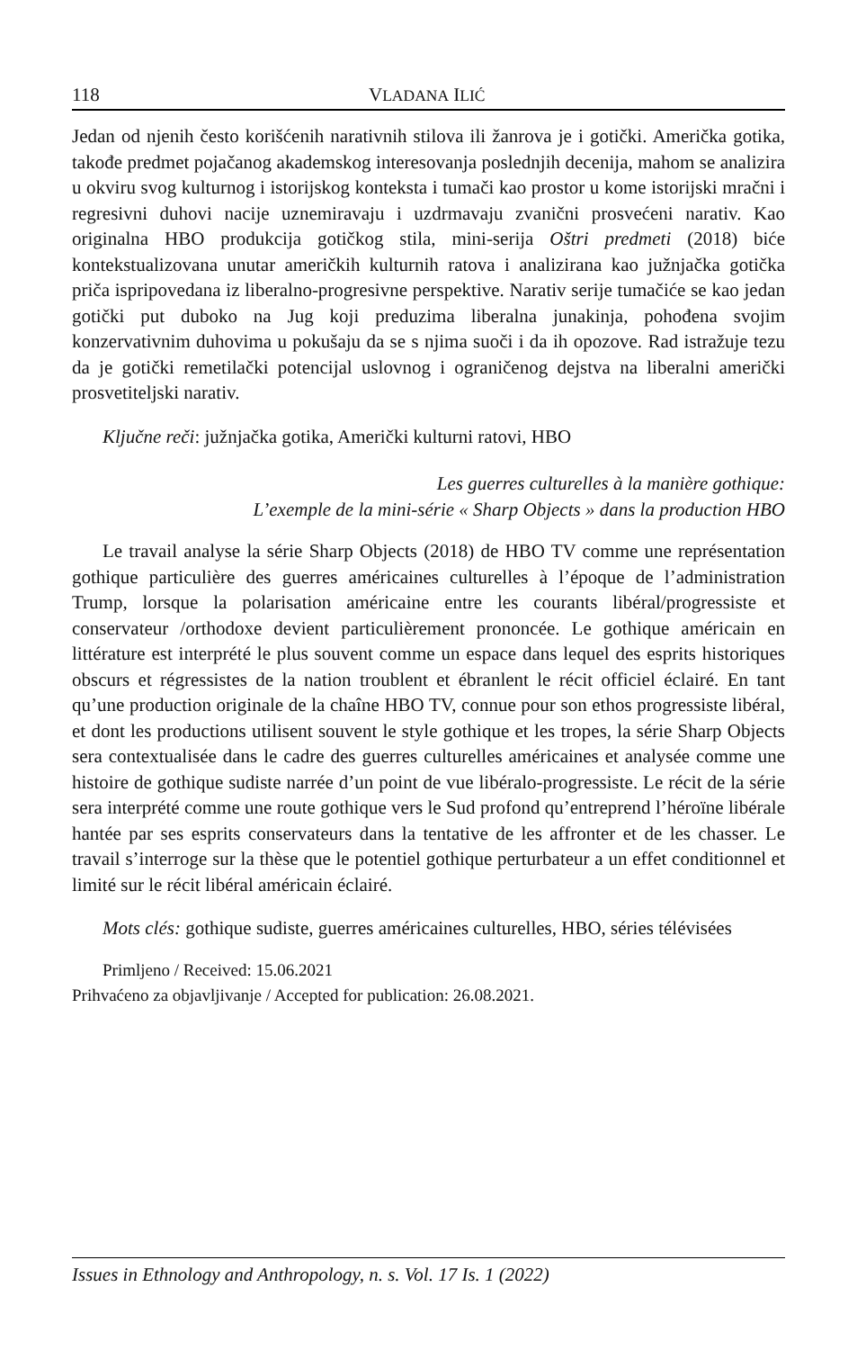118 VLADANA ILIĆ
Jedan od njenih često korišćenih narativnih stilova ili žanrova je i gotički. Američka gotika, takođe predmet pojačanog akademskog interesovanja poslednjih decenija, mahom se analizira u okviru svog kulturnog i istorijskog konteksta i tumači kao prostor u kome istorijski mračni i regresivni duhovi nacije uznemiravaju i uzdrmavaju zvanični prosvećeni narativ. Kao originalna HBO produkcija gotičkog stila, mini-serija Oštri predmeti (2018) biće kontekstualizovana unutar američkih kulturnih ratova i analizirana kao južnjačka gotička priča ispripovedana iz liberalno-progresivne perspektive. Narativ serije tumačiće se kao jedan gotički put duboko na Jug koji preduzima liberalna junakinja, pohođena svojim konzervativnim duhovima u pokušaju da se s njima suoči i da ih opozove. Rad istražuje tezu da je gotički remetilački potencijal uslovnog i ograničenog dejstva na liberalni američki prosvetiteljski narativ.
Ključne reči: južnjačka gotika, Američki kulturni ratovi, HBO
Les guerres culturelles à la manière gothique:
L’exemple de la mini-série « Sharp Objects » dans la production HBO
Le travail analyse la série Sharp Objects (2018) de HBO TV comme une représentation gothique particulière des guerres américaines culturelles à l’époque de l’administration Trump, lorsque la polarisation américaine entre les courants libéral/progressiste et conservateur /orthodoxe devient particulièrement prononcée. Le gothique américain en littérature est interprété le plus souvent comme un espace dans lequel des esprits historiques obscurs et régressistes de la nation troublent et ébranlent le récit officiel éclairé. En tant qu’une production originale de la chaîne HBO TV, connue pour son ethos progressiste libéral, et dont les productions utilisent souvent le style gothique et les tropes, la série Sharp Objects sera contextualisée dans le cadre des guerres culturelles américaines et analysée comme une histoire de gothique sudiste narrée d’un point de vue libéralo-progressiste. Le récit de la série sera interprété comme une route gothique vers le Sud profond qu’entreprend l’héroïne libérale hantée par ses esprits conservateurs dans la tentative de les affronter et de les chasser. Le travail s’interroge sur la thèse que le potentiel gothique perturbateur a un effet conditionnel et limité sur le récit libéral américain éclairé.
Mots clés: gothique sudiste, guerres américaines culturelles, HBO, séries télévisées
Primljeno / Received: 15.06.2021
Prihvaćeno za objavljivanje / Accepted for publication: 26.08.2021.
Issues in Ethnology and Anthropology, n. s. Vol. 17 Is. 1 (2022)